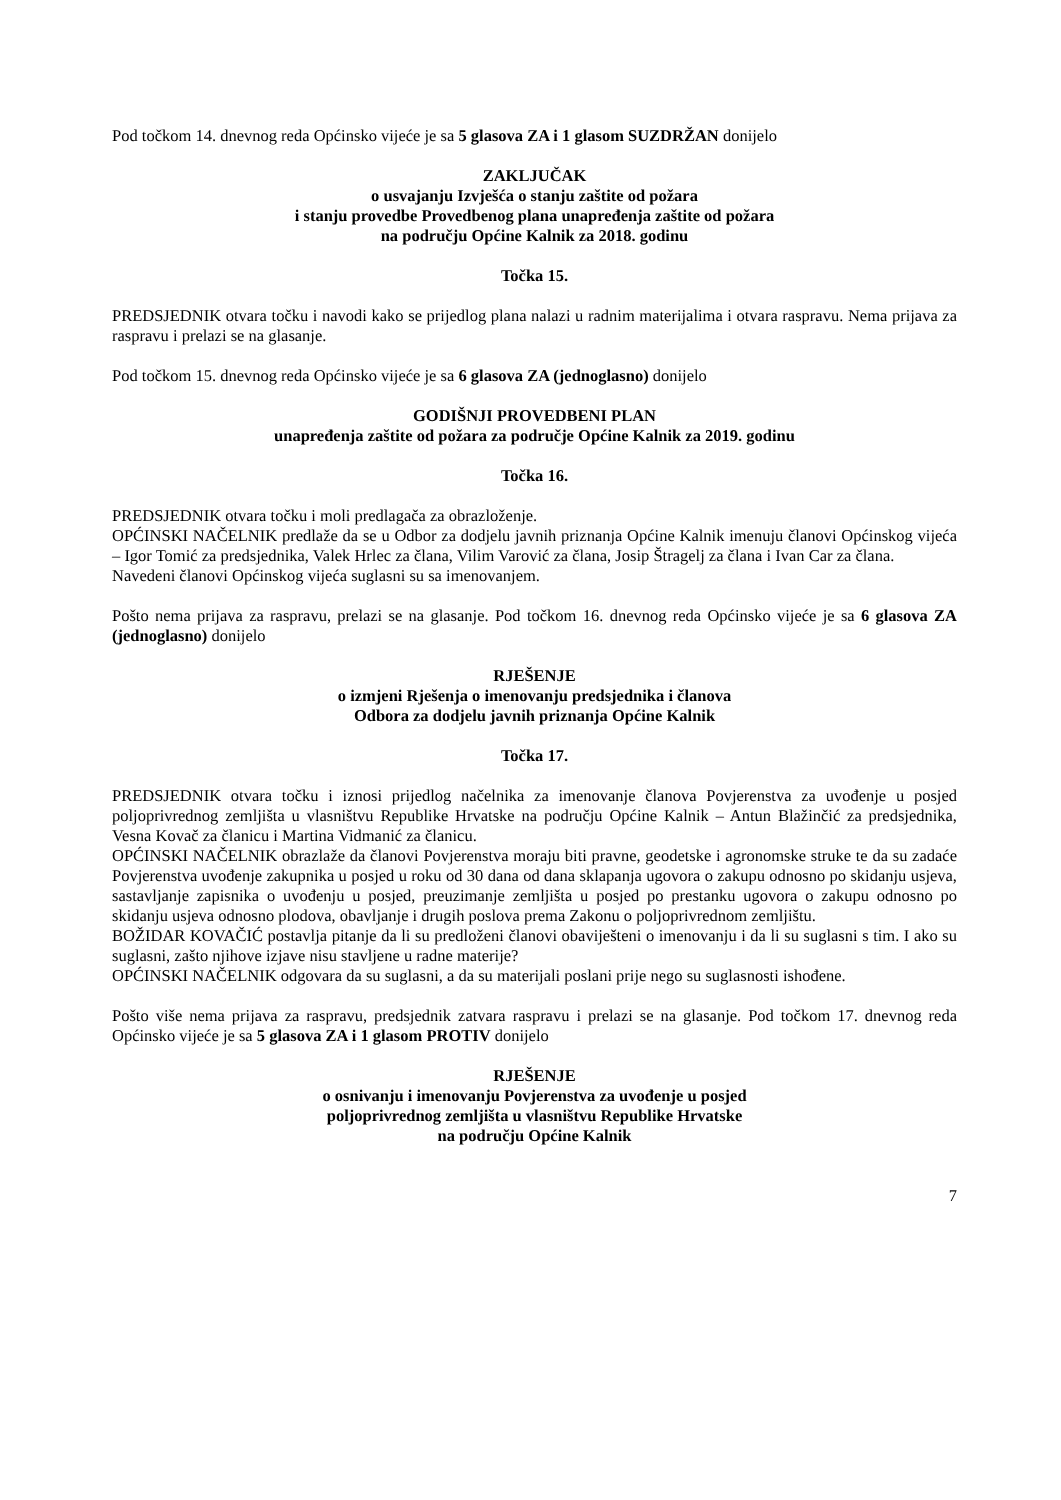Pod točkom 14. dnevnog reda Općinsko vijeće je sa 5 glasova ZA i 1 glasom SUZDRŽAN donijelo
ZAKLJUČAK
o usvajanju Izvješća o stanju zaštite od požara
i stanju provedbe Provedbenog plana unapređenja zaštite od požara
na području Općine Kalnik za 2018. godinu
Točka 15.
PREDSJEDNIK otvara točku i navodi kako se prijedlog plana nalazi u radnim materijalima i otvara raspravu. Nema prijava za raspravu i prelazi se na glasanje.
Pod točkom 15. dnevnog reda Općinsko vijeće je sa 6 glasova ZA (jednoglasno) donijelo
GODIŠNJI PROVEDBENI PLAN
unapređenja zaštite od požara za područje Općine Kalnik za 2019. godinu
Točka 16.
PREDSJEDNIK otvara točku i moli predlagača za obrazloženje.
OPĆINSKI NAČELNIK predlaže da se u Odbor za dodjelu javnih priznanja Općine Kalnik imenuju članovi Općinskog vijeća – Igor Tomić za predsjednika, Valek Hrlec za člana, Vilim Varović za člana, Josip Štragelj za člana i Ivan Car za člana.
Navedeni članovi Općinskog vijeća suglasni su sa imenovanjem.
Pošto nema prijava za raspravu, prelazi se na glasanje. Pod točkom 16. dnevnog reda Općinsko vijeće je sa 6 glasova ZA (jednoglasno) donijelo
RJEŠENJE
o izmjeni Rješenja o imenovanju predsjednika i članova
Odbora za dodjelu javnih priznanja Općine Kalnik
Točka 17.
PREDSJEDNIK otvara točku i iznosi prijedlog načelnika za imenovanje članova Povjerenstva za uvođenje u posjed poljoprivrednog zemljišta u vlasništvu Republike Hrvatske na području Općine Kalnik – Antun Blažinčić za predsjednika, Vesna Kovač za članicu i Martina Vidmanić za članicu.
OPĆINSKI NAČELNIK obrazlaže da članovi Povjerenstva moraju biti pravne, geodetske i agronomske struke te da su zadaće Povjerenstva uvođenje zakupnika u posjed u roku od 30 dana od dana sklapanja ugovora o zakupu odnosno po skidanju usjeva, sastavljanje zapisnika o uvođenju u posjed, preuzimanje zemljišta u posjed po prestanku ugovora o zakupu odnosno po skidanju usjeva odnosno plodova, obavljanje i drugih poslova prema Zakonu o poljoprivrednom zemljištu.
BOŽIDAR KOVAČIĆ postavlja pitanje da li su predloženi članovi obaviješteni o imenovanju i da li su suglasni s tim. I ako su suglasni, zašto njihove izjave nisu stavljene u radne materije?
OPĆINSKI NAČELNIK odgovara da su suglasni, a da su materijali poslani prije nego su suglasnosti ishođene.
Pošto više nema prijava za raspravu, predsjednik zatvara raspravu i prelazi se na glasanje. Pod točkom 17. dnevnog reda Općinsko vijeće je sa 5 glasova ZA i 1 glasom PROTIV donijelo
RJEŠENJE
o osnivanju i imenovanju Povjerenstva za uvođenje u posjed
poljoprivrednog zemljišta u vlasništvu Republike Hrvatske
na području Općine Kalnik
7